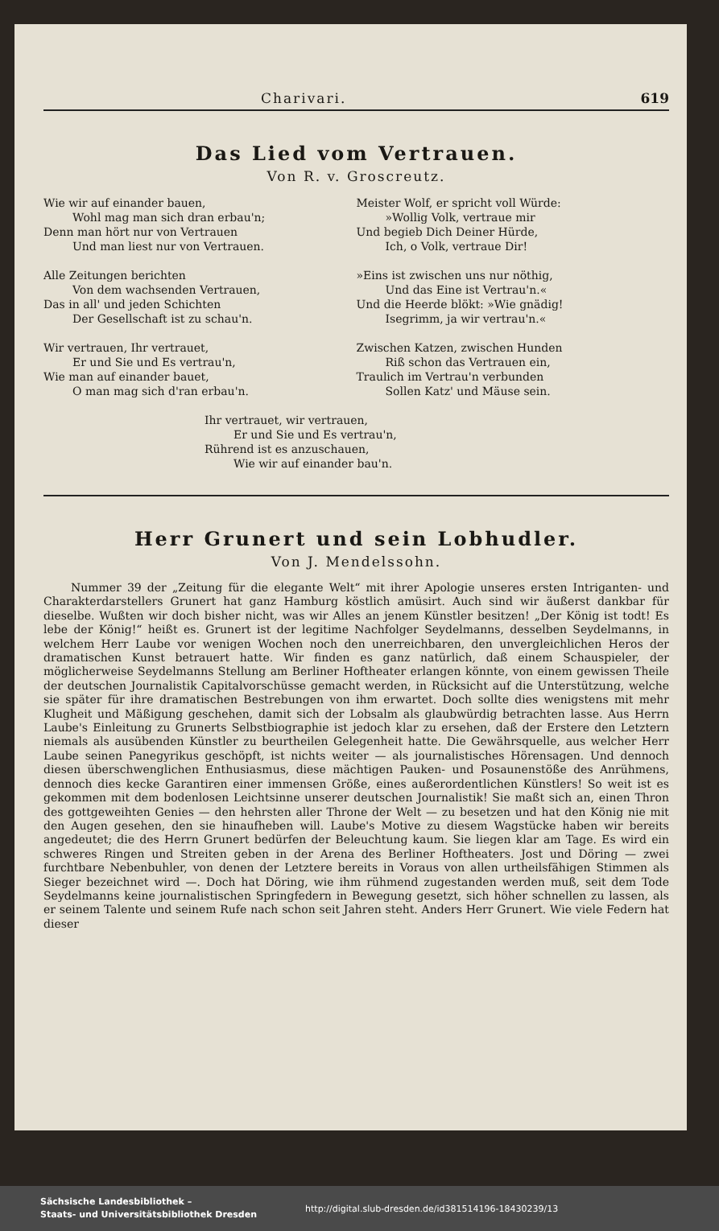Charivari. 619
Das Lied vom Vertrauen.
Von R. v. Groscreutz.
Wie wir auf einander bauen,
Wohl mag man sich dran erbau'n;
Denn man hört nur von Vertrauen
Und man liest nur von Vertrauen.
Alle Zeitungen berichten
Von dem wachsenden Vertrauen,
Das in all' und jeden Schichten
Der Gesellschaft ist zu schau'n.
Wir vertrauen, Ihr vertrauet,
Er und Sie und Es vertrau'n,
Wie man auf einander bauet,
O man mag sich d'ran erbau'n.
Meister Wolf, er spricht voll Würde:
»Wollig Volk, vertraue mir
Und begieb Dich Deiner Hürde,
Ich, o Volk, vertraue Dir!
»Eins ist zwischen uns nur nöthig,
Und das Eine ist Vertrau'n.«
Und die Heerde blökt: »Wie gnädig!
Isegrimm, ja wir vertrau'n.«
Zwischen Katzen, zwischen Hunden
Riß schon das Vertrauen ein,
Traulich im Vertrau'n verbunden
Sollen Katz' und Mäuse sein.
Ihr vertrauet, wir vertrauen,
Er und Sie und Es vertrau'n,
Rührend ist es anzuschauen,
Wie wir auf einander bau'n.
Herr Grunert und sein Lobhudler.
Von J. Mendelssohn.
Nummer 39 der „Zeitung für die elegante Welt“ mit ihrer Apologie unseres ersten Intriganten- und Charakterdarstellers Grunert hat ganz Hamburg köstlich amüsirt. Auch sind wir äußerst dankbar für dieselbe. Wußten wir doch bisher nicht, was wir Alles an jenem Künstler besitzen! „Der König ist todt! Es lebe der König!“ heißt es. Grunert ist der legitime Nachfolger Seydelmanns, desselben Seydelmanns, in welchem Herr Laube vor wenigen Wochen noch den unerreichbaren, den unvergleichlichen Heros der dramatischen Kunst betrauert hatte. Wir finden es ganz natürlich, daß einem Schauspieler, der möglicherweise Seydelmanns Stellung am Berliner Hoftheater erlangen könnte, von einem gewissen Theile der deutschen Journalistik Capitalvorschüsse gemacht werden, in Rücksicht auf die Unterstützung, welche sie später für ihre dramatischen Bestrebungen von ihm erwartet. Doch sollte dies wenigstens mit mehr Klugheit und Mäßigung geschehen, damit sich der Lobsalm als glaubwürdig betrachten lasse. Aus Herrn Laube's Einleitung zu Grunerts Selbstbiographie ist jedoch klar zu ersehen, daß der Erstere den Letztern niemals als ausübenden Künstler zu beurtheilen Gelegenheit hatte. Die Gewährsquelle, aus welcher Herr Laube seinen Panegyrikus geschöpft, ist nichts weiter — als journalistisches Hörensagen. Und dennoch diesen überschwenglichen Enthusiasmus, diese mächtigen Pauken- und Posaunenstöße des Anrühmens, dennoch dies kecke Garantiren einer immensen Größe, eines außerordentlichen Künstlers! So weit ist es gekommen mit dem bodenlosen Leichtsinne unserer deutschen Journalistik! Sie maßt sich an, einen Thron des gottgeweihten Genies — den hehrsten aller Throne der Welt — zu besetzen und hat den König nie mit den Augen gesehen, den sie hinaufheben will. Laube's Motive zu diesem Wagstücke haben wir bereits angedeutet; die des Herrn Grunert bedürfen der Beleuchtung kaum. Sie liegen klar am Tage. Es wird ein schweres Ringen und Streiten geben in der Arena des Berliner Hoftheaters. Jost und Döring — zwei furchtbare Nebenbuhler, von denen der Letztere bereits in Voraus von allen urtheilsfähigen Stimmen als Sieger bezeichnet wird —. Doch hat Döring, wie ihm rühmend zugestanden werden muß, seit dem Tode Seydelmanns keine journalistischen Springfedern in Bewegung gesetzt, sich höher schnellen zu lassen, als er seinem Talente und seinem Rufe nach schon seit Jahren steht. Anders Herr Grunert. Wie viele Federn hat dieser
Sächsische Landesbibliothek –
Staats- und Universitätsbibliothek Dresden http://digital.slub-dresden.de/id381514196-18430239/13